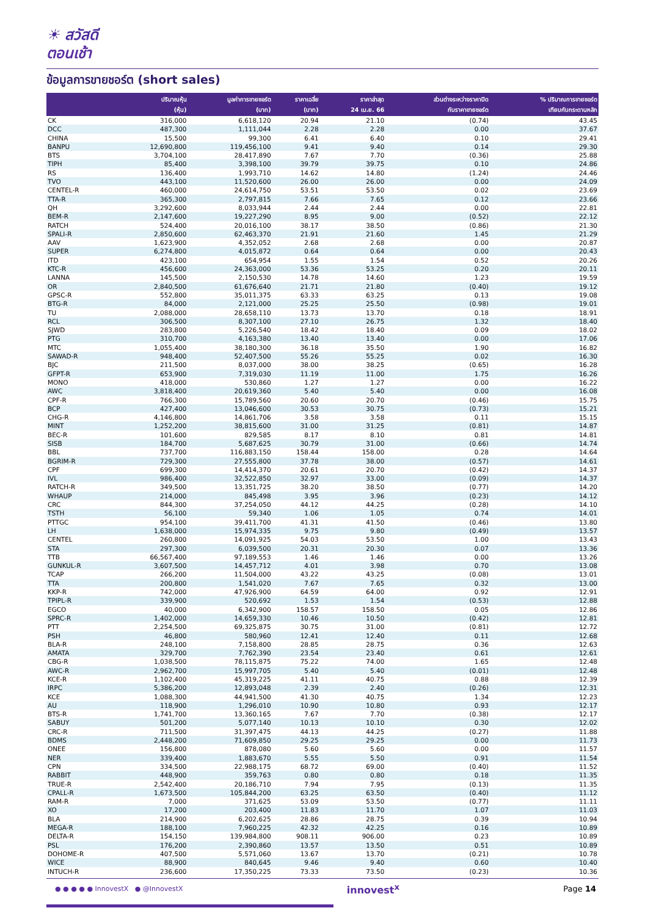☀ สวัสดี
ตอนเช้า
ข้อมูลการขายชอร์ต (short sales)
| | ปริมาณหุ้น (หุ้น) | มูลค่าการขายชอร์ต (บาท) | ราคาเฉลี่ย (บาท) | ราคาล่าสุด 24 เม.ย. 66 | ส่วนต่างระหว่างราคาปิด กับราคาขายชอร์ต | % ปริมาณการขายชอร์ต เทียบกับกระดานหลัก |
| --- | --- | --- | --- | --- | --- | --- |
| CK | 316,000 | 6,618,120 | 20.94 | 21.10 | (0.74) | 43.45 |
| DCC | 487,300 | 1,111,044 | 2.28 | 2.28 | 0.00 | 37.67 |
| CHINA | 15,500 | 99,300 | 6.41 | 6.40 | 0.10 | 29.41 |
| BANPU | 12,690,800 | 119,456,100 | 9.41 | 9.40 | 0.14 | 29.30 |
| BTS | 3,704,100 | 28,417,890 | 7.67 | 7.70 | (0.36) | 25.88 |
| TIPH | 85,400 | 3,398,100 | 39.79 | 39.75 | 0.10 | 24.86 |
| RS | 136,400 | 1,993,710 | 14.62 | 14.80 | (1.24) | 24.46 |
| TVO | 443,100 | 11,520,600 | 26.00 | 26.00 | 0.00 | 24.09 |
| CENTEL-R | 460,000 | 24,614,750 | 53.51 | 53.50 | 0.02 | 23.69 |
| TTA-R | 365,300 | 2,797,815 | 7.66 | 7.65 | 0.12 | 23.66 |
| QH | 3,292,600 | 8,033,944 | 2.44 | 2.44 | 0.00 | 22.81 |
| BEM-R | 2,147,600 | 19,227,290 | 8.95 | 9.00 | (0.52) | 22.12 |
| RATCH | 524,400 | 20,016,100 | 38.17 | 38.50 | (0.86) | 21.30 |
| SPALI-R | 2,850,600 | 62,463,370 | 21.91 | 21.60 | 1.45 | 21.29 |
| AAV | 1,623,900 | 4,352,052 | 2.68 | 2.68 | 0.00 | 20.87 |
| SUPER | 6,274,800 | 4,015,872 | 0.64 | 0.64 | 0.00 | 20.43 |
| ITD | 423,100 | 654,954 | 1.55 | 1.54 | 0.52 | 20.26 |
| KTC-R | 456,600 | 24,363,000 | 53.36 | 53.25 | 0.20 | 20.11 |
| LANNA | 145,500 | 2,150,530 | 14.78 | 14.60 | 1.23 | 19.59 |
| OR | 2,840,500 | 61,676,640 | 21.71 | 21.80 | (0.40) | 19.12 |
| GPSC-R | 552,800 | 35,011,375 | 63.33 | 63.25 | 0.13 | 19.08 |
| BTG-R | 84,000 | 2,121,000 | 25.25 | 25.50 | (0.98) | 19.01 |
| TU | 2,088,000 | 28,658,110 | 13.73 | 13.70 | 0.18 | 18.91 |
| RCL | 306,500 | 8,307,100 | 27.10 | 26.75 | 1.32 | 18.40 |
| SJWD | 283,800 | 5,226,540 | 18.42 | 18.40 | 0.09 | 18.02 |
| PTG | 310,700 | 4,163,380 | 13.40 | 13.40 | 0.00 | 17.06 |
| MTC | 1,055,400 | 38,180,300 | 36.18 | 35.50 | 1.90 | 16.82 |
| SAWAD-R | 948,400 | 52,407,500 | 55.26 | 55.25 | 0.02 | 16.30 |
| BJC | 211,500 | 8,037,000 | 38.00 | 38.25 | (0.65) | 16.28 |
| GFPT-R | 653,900 | 7,319,030 | 11.19 | 11.00 | 1.75 | 16.26 |
| MONO | 418,000 | 530,860 | 1.27 | 1.27 | 0.00 | 16.22 |
| AWC | 3,818,400 | 20,619,360 | 5.40 | 5.40 | 0.00 | 16.08 |
| CPF-R | 766,300 | 15,789,560 | 20.60 | 20.70 | (0.46) | 15.75 |
| BCP | 427,400 | 13,046,600 | 30.53 | 30.75 | (0.73) | 15.21 |
| CHG-R | 4,146,800 | 14,861,706 | 3.58 | 3.58 | 0.11 | 15.15 |
| MINT | 1,252,200 | 38,815,600 | 31.00 | 31.25 | (0.81) | 14.87 |
| BEC-R | 101,600 | 829,585 | 8.17 | 8.10 | 0.81 | 14.81 |
| SISB | 184,700 | 5,687,625 | 30.79 | 31.00 | (0.66) | 14.74 |
| BBL | 737,700 | 116,883,150 | 158.44 | 158.00 | 0.28 | 14.64 |
| BGRIM-R | 729,300 | 27,555,800 | 37.78 | 38.00 | (0.57) | 14.61 |
| CPF | 699,300 | 14,414,370 | 20.61 | 20.70 | (0.42) | 14.37 |
| IVL | 986,400 | 32,522,850 | 32.97 | 33.00 | (0.09) | 14.37 |
| RATCH-R | 349,500 | 13,351,725 | 38.20 | 38.50 | (0.77) | 14.20 |
| WHAUP | 214,000 | 845,498 | 3.95 | 3.96 | (0.23) | 14.12 |
| CRC | 844,300 | 37,254,050 | 44.12 | 44.25 | (0.28) | 14.10 |
| TSTH | 56,100 | 59,340 | 1.06 | 1.05 | 0.74 | 14.01 |
| PTTGC | 954,100 | 39,411,700 | 41.31 | 41.50 | (0.46) | 13.80 |
| LH | 1,638,000 | 15,974,335 | 9.75 | 9.80 | (0.49) | 13.57 |
| CENTEL | 260,800 | 14,091,925 | 54.03 | 53.50 | 1.00 | 13.43 |
| STA | 297,300 | 6,039,500 | 20.31 | 20.30 | 0.07 | 13.36 |
| TTB | 66,567,400 | 97,189,553 | 1.46 | 1.46 | 0.00 | 13.26 |
| GUNKUL-R | 3,607,500 | 14,457,712 | 4.01 | 3.98 | 0.70 | 13.08 |
| TCAP | 266,200 | 11,504,000 | 43.22 | 43.25 | (0.08) | 13.01 |
| TTA | 200,800 | 1,541,020 | 7.67 | 7.65 | 0.32 | 13.00 |
| KKP-R | 742,000 | 47,926,900 | 64.59 | 64.00 | 0.92 | 12.91 |
| TPIPL-R | 339,900 | 520,692 | 1.53 | 1.54 | (0.53) | 12.88 |
| EGCO | 40,000 | 6,342,900 | 158.57 | 158.50 | 0.05 | 12.86 |
| SPRC-R | 1,402,000 | 14,659,330 | 10.46 | 10.50 | (0.42) | 12.81 |
| PTT | 2,254,500 | 69,325,875 | 30.75 | 31.00 | (0.81) | 12.72 |
| PSH | 46,800 | 580,960 | 12.41 | 12.40 | 0.11 | 12.68 |
| BLA-R | 248,100 | 7,158,800 | 28.85 | 28.75 | 0.36 | 12.63 |
| AMATA | 329,700 | 7,762,390 | 23.54 | 23.40 | 0.61 | 12.61 |
| CBG-R | 1,038,500 | 78,115,875 | 75.22 | 74.00 | 1.65 | 12.48 |
| AWC-R | 2,962,700 | 15,997,705 | 5.40 | 5.40 | (0.01) | 12.48 |
| KCE-R | 1,102,400 | 45,319,225 | 41.11 | 40.75 | 0.88 | 12.39 |
| IRPC | 5,386,200 | 12,893,048 | 2.39 | 2.40 | (0.26) | 12.31 |
| KCE | 1,088,300 | 44,941,500 | 41.30 | 40.75 | 1.34 | 12.23 |
| AU | 118,900 | 1,296,010 | 10.90 | 10.80 | 0.93 | 12.17 |
| BTS-R | 1,741,700 | 13,360,165 | 7.67 | 7.70 | (0.38) | 12.17 |
| SABUY | 501,200 | 5,077,140 | 10.13 | 10.10 | 0.30 | 12.02 |
| CRC-R | 711,500 | 31,397,475 | 44.13 | 44.25 | (0.27) | 11.88 |
| BDMS | 2,448,200 | 71,609,850 | 29.25 | 29.25 | 0.00 | 11.73 |
| ONEE | 156,800 | 878,080 | 5.60 | 5.60 | 0.00 | 11.57 |
| NER | 339,400 | 1,883,670 | 5.55 | 5.50 | 0.91 | 11.54 |
| CPN | 334,500 | 22,988,175 | 68.72 | 69.00 | (0.40) | 11.52 |
| RABBIT | 448,900 | 359,763 | 0.80 | 0.80 | 0.18 | 11.35 |
| TRUE-R | 2,542,400 | 20,186,710 | 7.94 | 7.95 | (0.13) | 11.35 |
| CPALL-R | 1,673,500 | 105,844,200 | 63.25 | 63.50 | (0.40) | 11.12 |
| RAM-R | 7,000 | 371,625 | 53.09 | 53.50 | (0.77) | 11.11 |
| XO | 17,200 | 203,400 | 11.83 | 11.70 | 1.07 | 11.03 |
| BLA | 214,900 | 6,202,625 | 28.86 | 28.75 | 0.39 | 10.94 |
| MEGA-R | 188,100 | 7,960,225 | 42.32 | 42.25 | 0.16 | 10.89 |
| DELTA-R | 154,150 | 139,984,800 | 908.11 | 906.00 | 0.23 | 10.89 |
| PSL | 176,200 | 2,390,860 | 13.57 | 13.50 | 0.51 | 10.89 |
| DOHOME-R | 407,500 | 5,571,060 | 13.67 | 13.70 | (0.21) | 10.78 |
| WICE | 88,900 | 840,645 | 9.46 | 9.40 | 0.60 | 10.40 |
| INTUCH-R | 236,600 | 17,350,225 | 73.33 | 73.50 | (0.23) | 10.36 |
● ● ● ● ● InnovestX ● @InnovestX innovest<sup>x</sup> Page 14